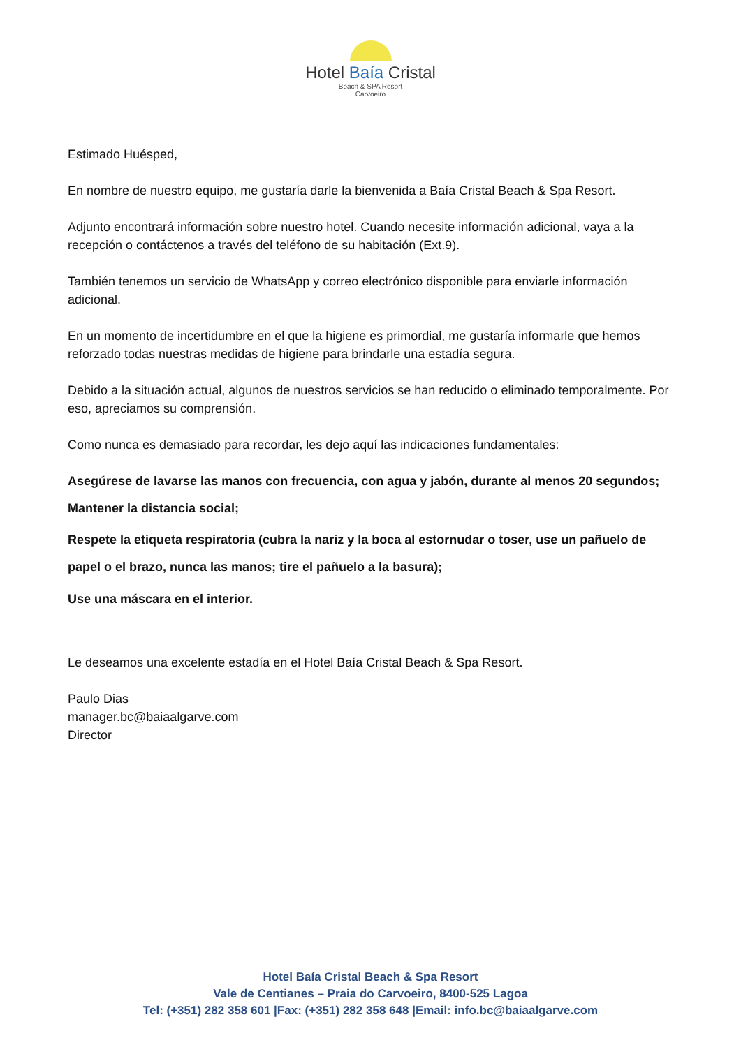Hotel Baía Cristal
Beach & SPA Resort
Carvoeiro
Estimado Huésped,
En nombre de nuestro equipo, me gustaría darle la bienvenida a Baía Cristal Beach & Spa Resort.
Adjunto encontrará información sobre nuestro hotel. Cuando necesite información adicional, vaya a la recepción o contáctenos a través del teléfono de su habitación (Ext.9).
También tenemos un servicio de WhatsApp y correo electrónico disponible para enviarle información adicional.
En un momento de incertidumbre en el que la higiene es primordial, me gustaría informarle que hemos reforzado todas nuestras medidas de higiene para brindarle una estadía segura.
Debido a la situación actual, algunos de nuestros servicios se han reducido o eliminado temporalmente. Por eso, apreciamos su comprensión.
Como nunca es demasiado para recordar, les dejo aquí las indicaciones fundamentales:
Asegúrese de lavarse las manos con frecuencia, con agua y jabón, durante al menos 20 segundos;
Mantener la distancia social;
Respete la etiqueta respiratoria (cubra la nariz y la boca al estornudar o toser, use un pañuelo de papel o el brazo, nunca las manos; tire el pañuelo a la basura);
Use una máscara en el interior.
Le deseamos una excelente estadía en el Hotel Baía Cristal Beach & Spa Resort.
Paulo Dias
manager.bc@baiaalgarve.com
Director
Hotel Baía Cristal Beach & Spa Resort
Vale de Centianes – Praia do Carvoeiro, 8400-525 Lagoa
Tel: (+351) 282 358 601 |Fax: (+351) 282 358 648 |Email: info.bc@baiaalgarve.com